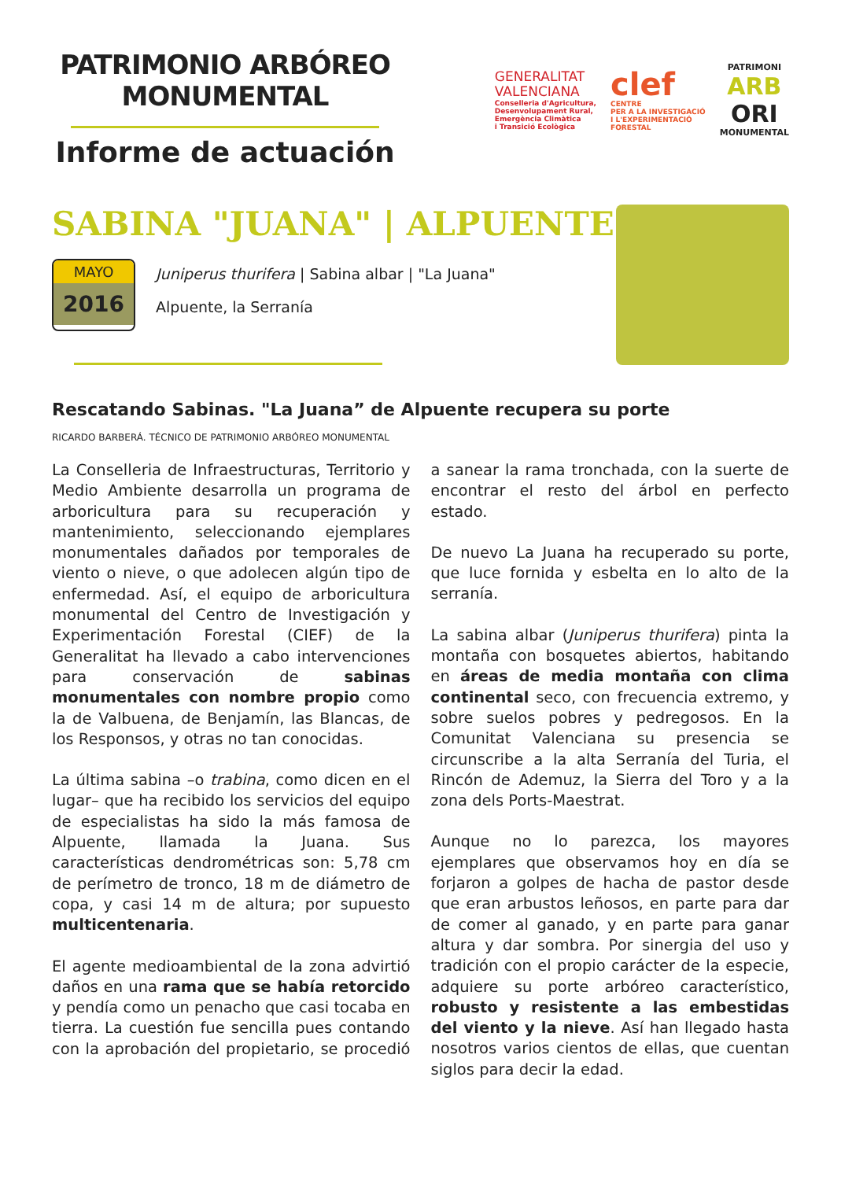PATRIMONIO ARBÓREO
MONUMENTAL
Informe de actuación
GENERALITAT
VALENCIANA
Conselleria d'Agricultura,
Desenvolupament Rural,
Emergència Climàtica
i Transició Ecològica
clef
CENTRE
PER A LA INVESTIGACIÓ
I L'EXPERIMENTACIÓ
FORESTAL
PATRIMONI
ARB
ORI
MONUMENTAL
SABINA "JUANA" | ALPUENTE
MAYO
2016
Juniperus thurifera | Sabina albar | "La Juana"
Alpuente, la Serranía
Rescatando Sabinas. "La Juana” de Alpuente recupera su porte
RICARDO BARBERÁ. TÉCNICO DE PATRIMONIO ARBÓREO MONUMENTAL
La Conselleria de Infraestructuras, Territorio y Medio Ambiente desarrolla un programa de arboricultura para su recuperación y mantenimiento, seleccionando ejemplares monumentales dañados por temporales de viento o nieve, o que adolecen algún tipo de enfermedad. Así, el equipo de arboricultura monumental del Centro de Investigación y Experimentación Forestal (CIEF) de la Generalitat ha llevado a cabo intervenciones para conservación de sabinas monumentales con nombre propio como la de Valbuena, de Benjamín, las Blancas, de los Responsos, y otras no tan conocidas.
La última sabina –o trabina, como dicen en el lugar– que ha recibido los servicios del equipo de especialistas ha sido la más famosa de Alpuente, llamada la Juana. Sus características dendrométricas son: 5,78 cm de perímetro de tronco, 18 m de diámetro de copa, y casi 14 m de altura; por supuesto multicentenaria.
El agente medioambiental de la zona advirtió daños en una rama que se había retorcido y pendía como un penacho que casi tocaba en tierra. La cuestión fue sencilla pues contando con la aprobación del propietario, se procedió a sanear la rama tronchada, con la suerte de encontrar el resto del árbol en perfecto estado.
De nuevo La Juana ha recuperado su porte, que luce fornida y esbelta en lo alto de la serranía.
La sabina albar (Juniperus thurifera) pinta la montaña con bosquetes abiertos, habitando en áreas de media montaña con clima continental seco, con frecuencia extremo, y sobre suelos pobres y pedregosos. En la Comunitat Valenciana su presencia se circunscribe a la alta Serranía del Turia, el Rincón de Ademuz, la Sierra del Toro y a la zona dels Ports-Maestrat.
Aunque no lo parezca, los mayores ejemplares que observamos hoy en día se forjaron a golpes de hacha de pastor desde que eran arbustos leñosos, en parte para dar de comer al ganado, y en parte para ganar altura y dar sombra. Por sinergia del uso y tradición con el propio carácter de la especie, adquiere su porte arbóreo característico, robusto y resistente a las embestidas del viento y la nieve. Así han llegado hasta nosotros varios cientos de ellas, que cuentan siglos para decir la edad.